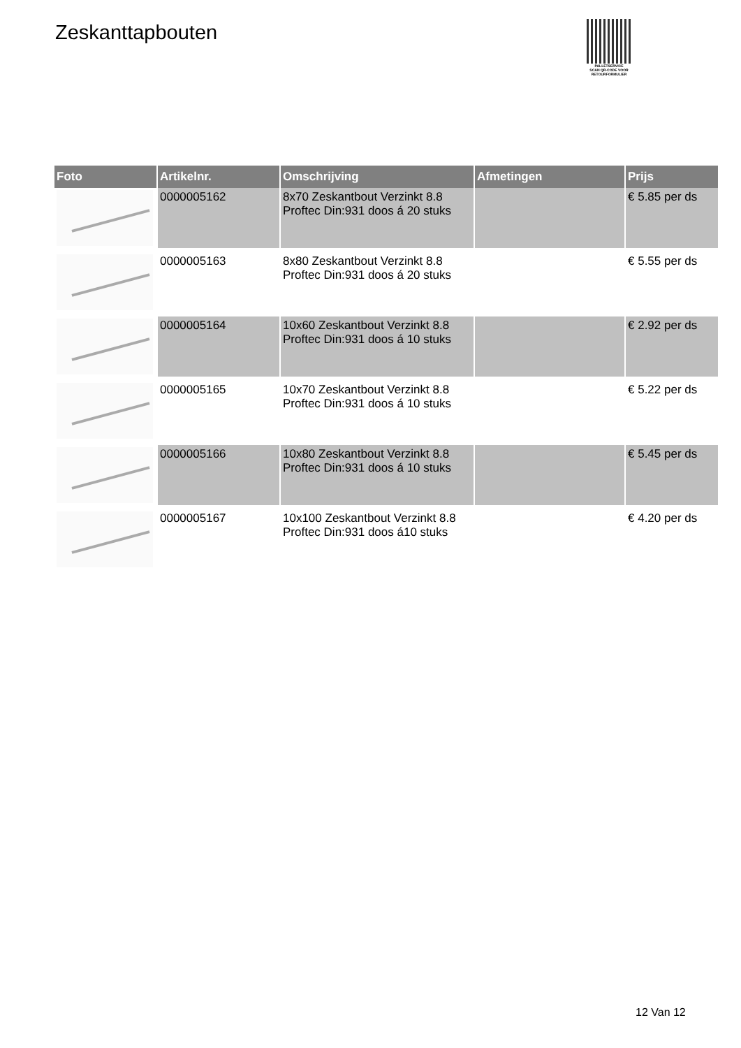Zeskanttapbouten
PALLETSERVICE
SCAN QR-CODE VOOR RETOURFORMULIER
| Foto | Artikelnr. | Omschrijving | Afmetingen | Prijs |
| --- | --- | --- | --- | --- |
| | 0000005162 | 8x70 Zeskantbout Verzinkt 8.8 Proftec Din:931 doos á 20 stuks | | € 5.85 per ds |
| | 0000005163 | 8x80 Zeskantbout Verzinkt 8.8 Proftec Din:931 doos á 20 stuks | | € 5.55 per ds |
| | 0000005164 | 10x60 Zeskantbout Verzinkt 8.8 Proftec Din:931 doos á 10 stuks | | € 2.92 per ds |
| | 0000005165 | 10x70 Zeskantbout Verzinkt 8.8 Proftec Din:931 doos á 10 stuks | | € 5.22 per ds |
| | 0000005166 | 10x80 Zeskantbout Verzinkt 8.8 Proftec Din:931 doos á 10 stuks | | € 5.45 per ds |
| | 0000005167 | 10x100 Zeskantbout Verzinkt 8.8 Proftec Din:931 doos á10 stuks | | € 4.20 per ds |
12 Van 12